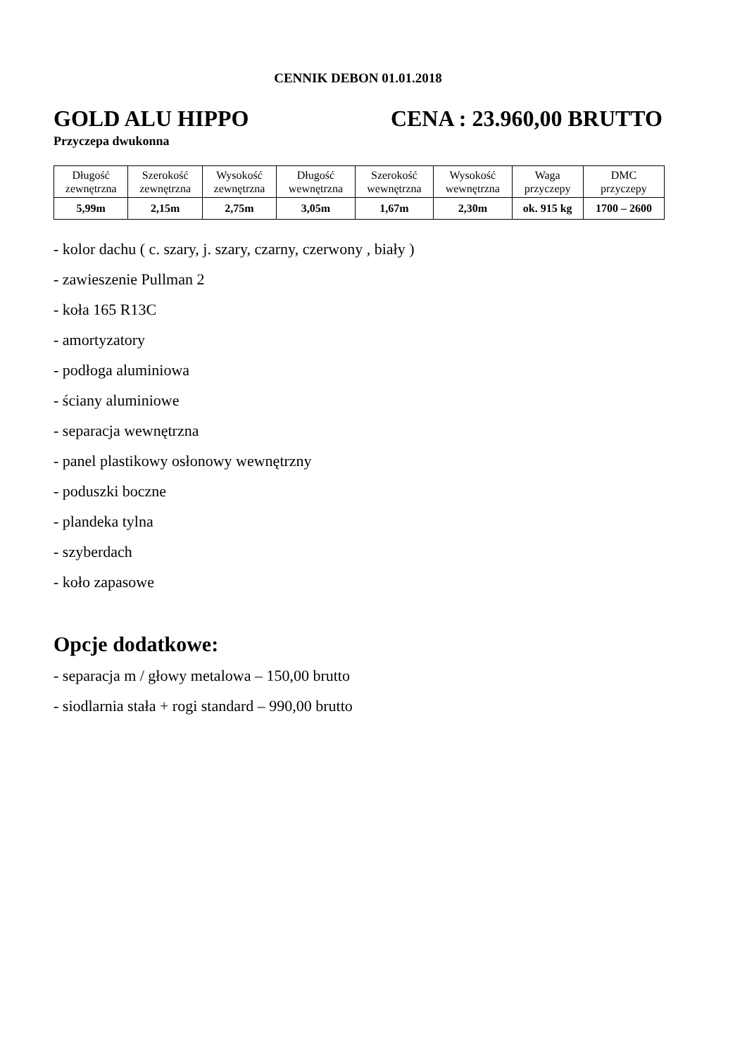CENNIK DEBON 01.01.2018
GOLD ALU HIPPO CENA : 23.960,00 BRUTTO
Przyczepa dwukonna
| Długość zewnętrzna | Szerokość zewnętrzna | Wysokość zewnętrzna | Długość wewnętrzna | Szerokość wewnętrzna | Wysokość wewnętrzna | Waga przyczepy | DMC przyczepy |
| --- | --- | --- | --- | --- | --- | --- | --- |
| 5,99m | 2,15m | 2,75m | 3,05m | 1,67m | 2,30m | ok. 915 kg | 1700 – 2600 |
- kolor dachu ( c. szary, j. szary, czarny, czerwony , biały )
- zawieszenie Pullman 2
- koła 165 R13C
- amortyzatory
- podłoga aluminiowa
- ściany aluminiowe
- separacja wewnętrzna
- panel plastikowy osłonowy wewnętrzny
- poduszki boczne
- plandeka tylna
- szyberdach
- koło zapasowe
Opcje dodatkowe:
- separacja m / głowy metalowa – 150,00 brutto
- siodlarnia stała + rogi standard – 990,00 brutto